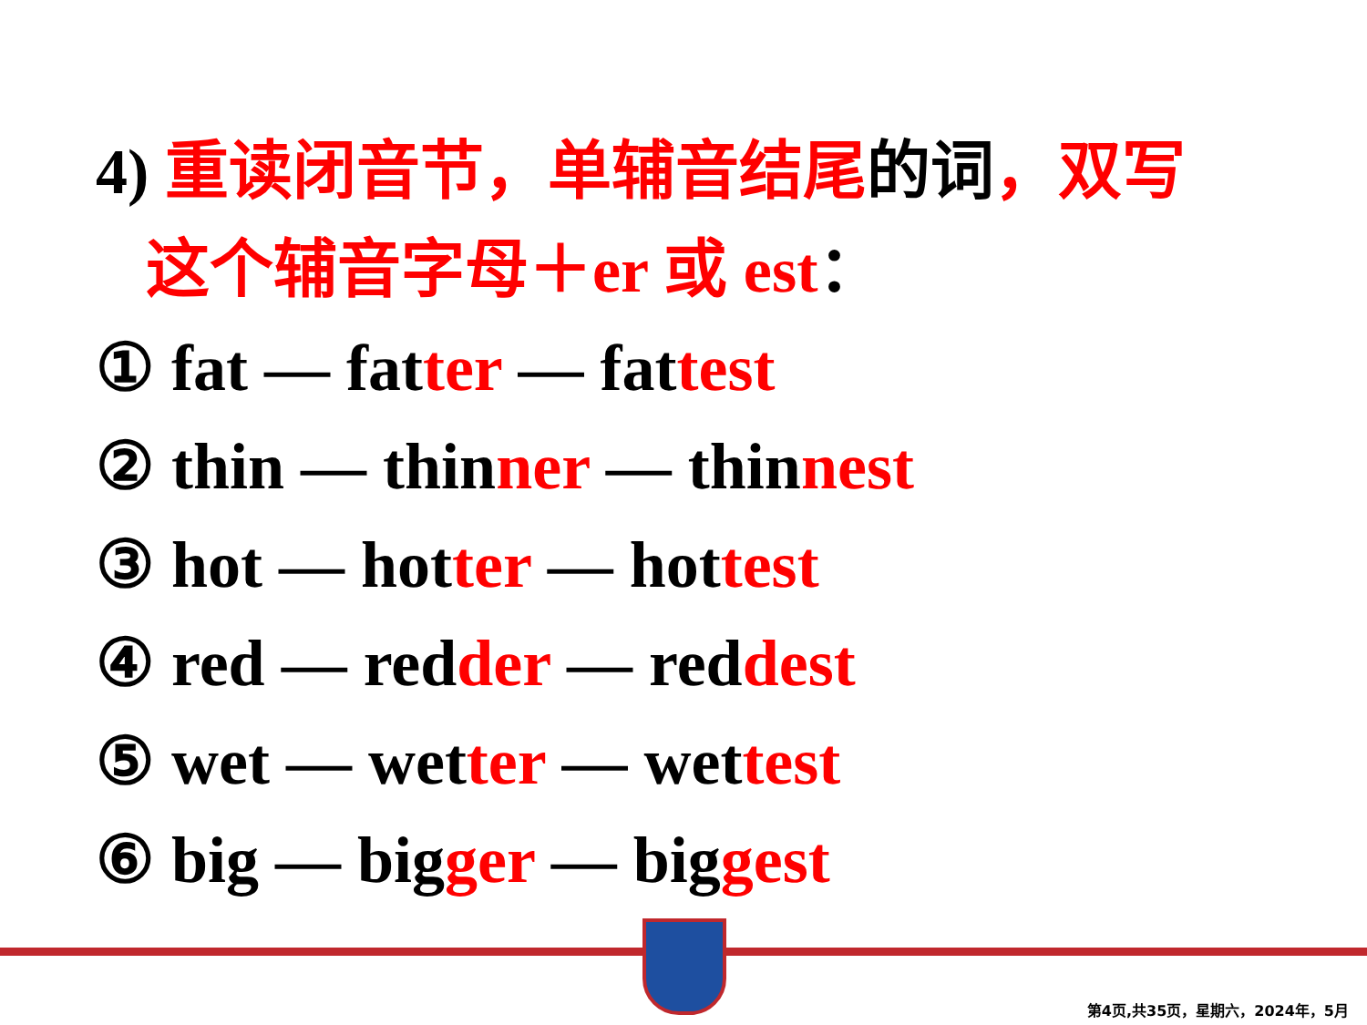4) 重读闭音节，单辅音结尾的词，双写
这个辅音字母＋er 或 est：
① fat — fatter — fattest
② thin — thinner — thinnest
③ hot — hotter — hottest
④ red — redder — reddest
⑤ wet — wetter — wettest
⑥ big — bigger — biggest
第4页,共35页，星期六，2024年，5月